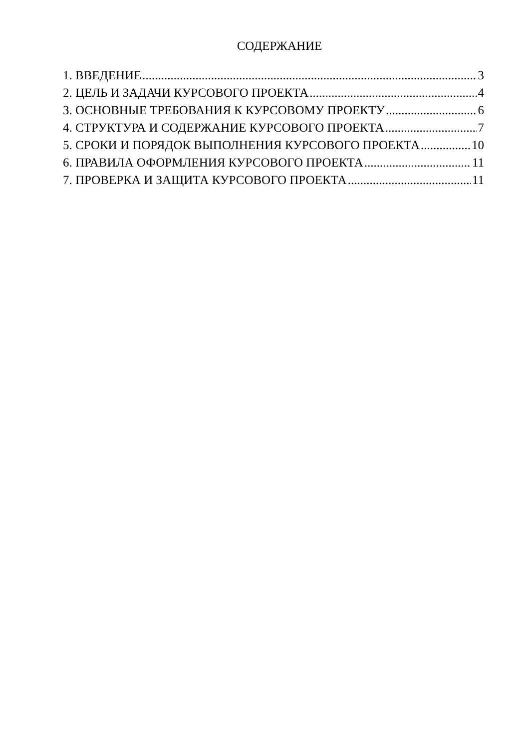СОДЕРЖАНИЕ
1. ВВЕДЕНИЕ 3
2. ЦЕЛЬ И ЗАДАЧИ КУРСОВОГО ПРОЕКТА 4
3. ОСНОВНЫЕ ТРЕБОВАНИЯ К КУРСОВОМУ ПРОЕКТУ 6
4. СТРУКТУРА И СОДЕРЖАНИЕ КУРСОВОГО ПРОЕКТА 7
5. СРОКИ И ПОРЯДОК ВЫПОЛНЕНИЯ КУРСОВОГО ПРОЕКТА 10
6. ПРАВИЛА ОФОРМЛЕНИЯ КУРСОВОГО ПРОЕКТА 11
7. ПРОВЕРКА И ЗАЩИТА КУРСОВОГО ПРОЕКТА 11